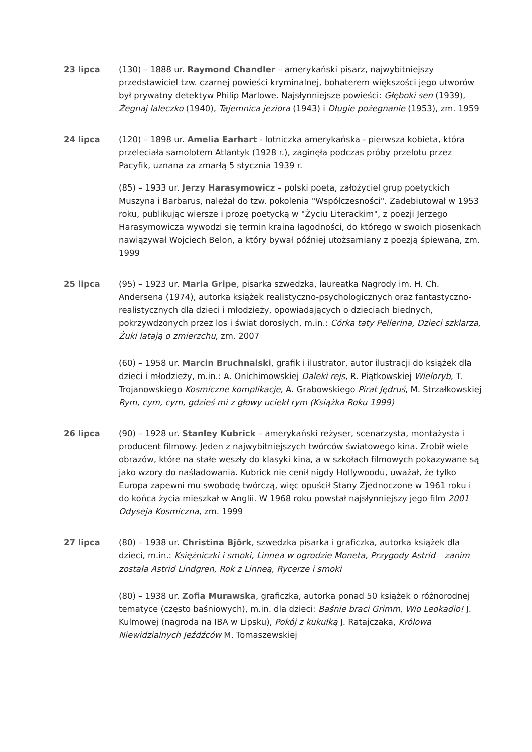23 lipca (130) – 1888 ur. Raymond Chandler – amerykański pisarz, najwybitniejszy przedstawiciel tzw. czarnej powieści kryminalnej, bohaterem większości jego utworów był prywatny detektyw Philip Marlowe. Najsłynniejsze powieści: Głęboki sen (1939), Żegnaj laleczko (1940), Tajemnica jeziora (1943) i Długie pożegnanie (1953), zm. 1959
24 lipca (120) – 1898 ur. Amelia Earhart - lotniczka amerykańska - pierwsza kobieta, która przeleciała samolotem Atlantyk (1928 r.), zaginęła podczas próby przelotu przez Pacyfik, uznana za zmarłą 5 stycznia 1939 r.
(85) – 1933 ur. Jerzy Harasymowicz – polski poeta, założyciel grup poetyckich Muszyna i Barbarus, należał do tzw. pokolenia "Współczesności". Zadebiutował w 1953 roku, publikując wiersze i prozę poetycką w "Życiu Literackim", z poezji Jerzego Harasymowicza wywodzi się termin kraina łagodności, do którego w swoich piosenkach nawiązywał Wojciech Belon, a który bywał później utożsamiany z poezją śpiewaną, zm. 1999
25 lipca (95) – 1923 ur. Maria Gripe, pisarka szwedzka, laureatka Nagrody im. H. Ch. Andersena (1974), autorka książek realistyczno-psychologicznych oraz fantastyczno-realistycznych dla dzieci i młodzieży, opowiadających o dzieciach biednych, pokrzywdzonych przez los i świat dorosłych, m.in.: Córka taty Pellerina, Dzieci szklarza, Żuki latają o zmierzchu, zm. 2007
(60) – 1958 ur. Marcin Bruchnalski, grafik i ilustrator, autor ilustracji do książek dla dzieci i młodzieży, m.in.: A. Onichimowskiej Daleki rejs, R. Piątkowskiej Wieloryb, T. Trojanowskiego Kosmiczne komplikacje, A. Grabowskiego Pirat Jędruś, M. Strzałkowskiej Rym, cym, cym, gdzieś mi z głowy uciekł rym (Książka Roku 1999)
26 lipca (90) – 1928 ur. Stanley Kubrick – amerykański reżyser, scenarzysta, montażysta i producent filmowy. Jeden z najwybitniejszych twórców światowego kina. Zrobił wiele obrazów, które na stałe weszły do klasyki kina, a w szkołach filmowych pokazywane są jako wzory do naśladowania. Kubrick nie cenił nigdy Hollywoodu, uważał, że tylko Europa zapewni mu swobodę twórczą, więc opuścił Stany Zjednoczone w 1961 roku i do końca życia mieszkał w Anglii. W 1968 roku powstał najsłynniejszy jego film 2001 Odyseja Kosmiczna, zm. 1999
27 lipca (80) – 1938 ur. Christina Björk, szwedzka pisarka i graficzka, autorka książek dla dzieci, m.in.: Księżniczki i smoki, Linnea w ogrodzie Moneta, Przygody Astrid – zanim została Astrid Lindgren, Rok z Linneą, Rycerze i smoki
(80) – 1938 ur. Zofia Murawska, graficzka, autorka ponad 50 książek o różnorodnej tematyce (często baśniowych), m.in. dla dzieci: Baśnie braci Grimm, Wio Leokadio! J. Kulmowej (nagroda na IBA w Lipsku), Pokój z kukułką J. Ratajczaka, Królowa Niewidzialnych Jeźdźców M. Tomaszewskiej